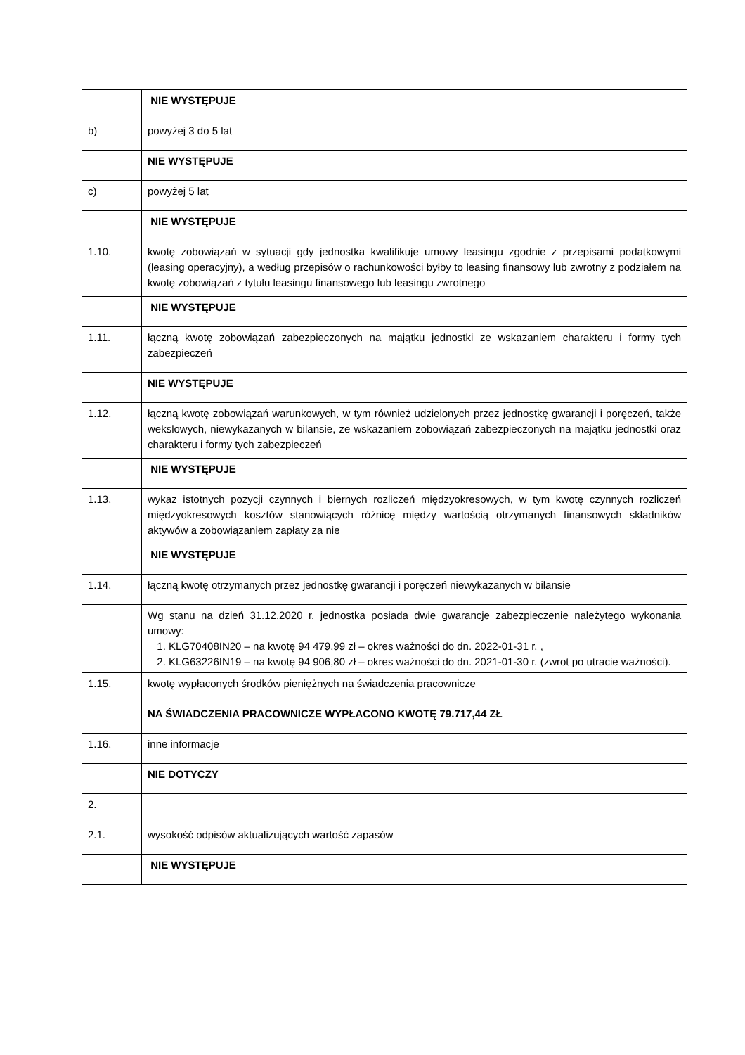| | NIE WYSTĘPUJE |
| b) | powyżej 3 do 5 lat |
| | NIE WYSTĘPUJE |
| c) | powyżej 5 lat |
| | NIE WYSTĘPUJE |
| 1.10. | kwotę zobowiązań w sytuacji gdy jednostka kwalifikuje umowy leasingu zgodnie z przepisami podatkowymi (leasing operacyjny), a według przepisów o rachunkowości byłby to leasing finansowy lub zwrotny z podziałem na kwotę zobowiązań z tytułu leasingu finansowego lub leasingu zwrotnego |
| | NIE WYSTĘPUJE |
| 1.11. | łączną kwotę zobowiązań zabezpieczonych na majątku jednostki ze wskazaniem charakteru i formy tych zabezpieczeń |
| | NIE WYSTĘPUJE |
| 1.12. | łączną kwotę zobowiązań warunkowych, w tym również udzielonych przez jednostkę gwarancji i poręczeń, także wekslowych, niewykazanych w bilansie, ze wskazaniem zobowiązań zabezpieczonych na majątku jednostki oraz charakteru i formy tych zabezpieczeń |
| | NIE WYSTĘPUJE |
| 1.13. | wykaz istotnych pozycji czynnych i biernych rozliczeń międzyokresowych, w tym kwotę czynnych rozliczeń międzyokresowych kosztów stanowiących różnicę między wartością otrzymanych finansowych składników aktywów a zobowiązaniem zapłaty za nie |
| | NIE WYSTĘPUJE |
| 1.14. | łączną kwotę otrzymanych przez jednostkę gwarancji i poręczeń niewykazanych w bilansie |
| | Wg stanu na dzień 31.12.2020 r. jednostka posiada dwie gwarancje zabezpieczenie należytego wykonania umowy: 1. KLG70408IN20 – na kwotę 94 479,99 zł – okres ważności do dn. 2022-01-31 r. , 2. KLG63226IN19 – na kwotę 94 906,80 zł – okres ważności do dn. 2021-01-30 r. (zwrot po utracie ważności). |
| 1.15. | kwotę wypłaconych środków pieniężnych na świadczenia pracownicze |
| | NA ŚWIADCZENIA PRACOWNICZE WYPŁACONO KWOTĘ 79.717,44 ZŁ |
| 1.16. | inne informacje |
| | NIE DOTYCZY |
| 2. | |
| 2.1. | wysokość odpisów aktualizujących wartość zapasów |
| | NIE WYSTĘPUJE |